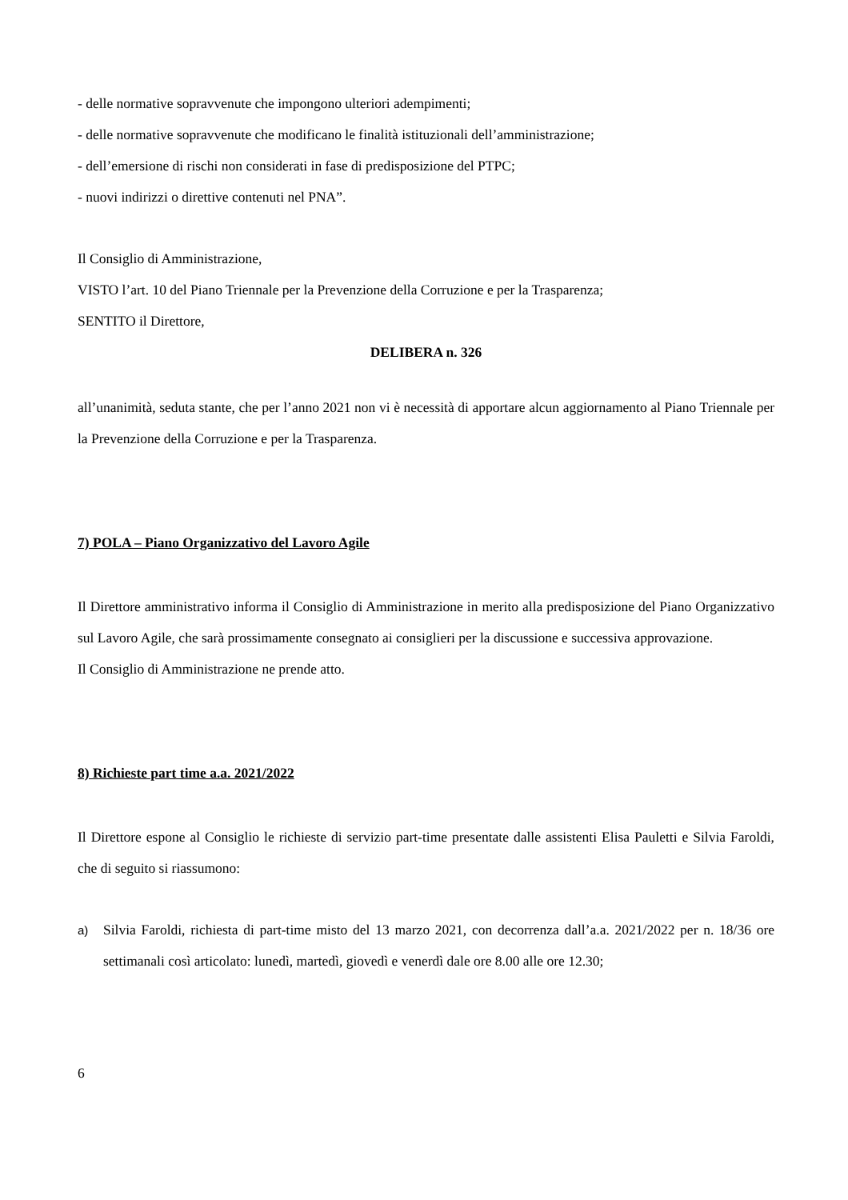- delle normative sopravvenute che impongono ulteriori adempimenti;
- delle normative sopravvenute che modificano le finalità istituzionali dell’amministrazione;
- dell’emersione di rischi non considerati in fase di predisposizione del PTPC;
- nuovi indirizzi o direttive contenuti nel PNA”.
Il Consiglio di Amministrazione,
VISTO l’art. 10 del Piano Triennale per la Prevenzione della Corruzione e per la Trasparenza;
SENTITO il Direttore,
DELIBERA n. 326
all’unanimità, seduta stante, che per l’anno 2021 non vi è necessità di apportare alcun aggiornamento al Piano Triennale per la Prevenzione della Corruzione e per la Trasparenza.
7) POLA – Piano Organizzativo del Lavoro Agile
Il Direttore amministrativo informa il Consiglio di Amministrazione in merito alla predisposizione del Piano Organizzativo sul Lavoro Agile, che sarà prossimamente consegnato ai consiglieri per la discussione e successiva approvazione.
Il Consiglio di Amministrazione ne prende atto.
8) Richieste part time a.a. 2021/2022
Il Direttore espone al Consiglio le richieste di servizio part-time presentate dalle assistenti Elisa Pauletti e Silvia Faroldi, che di seguito si riassumono:
a) Silvia Faroldi, richiesta di part-time misto del 13 marzo 2021, con decorrenza dall’a.a. 2021/2022 per n. 18/36 ore settimanali così articolato: lunedì, martedì, giovedì e venerdì dale ore 8.00 alle ore 12.30;
6